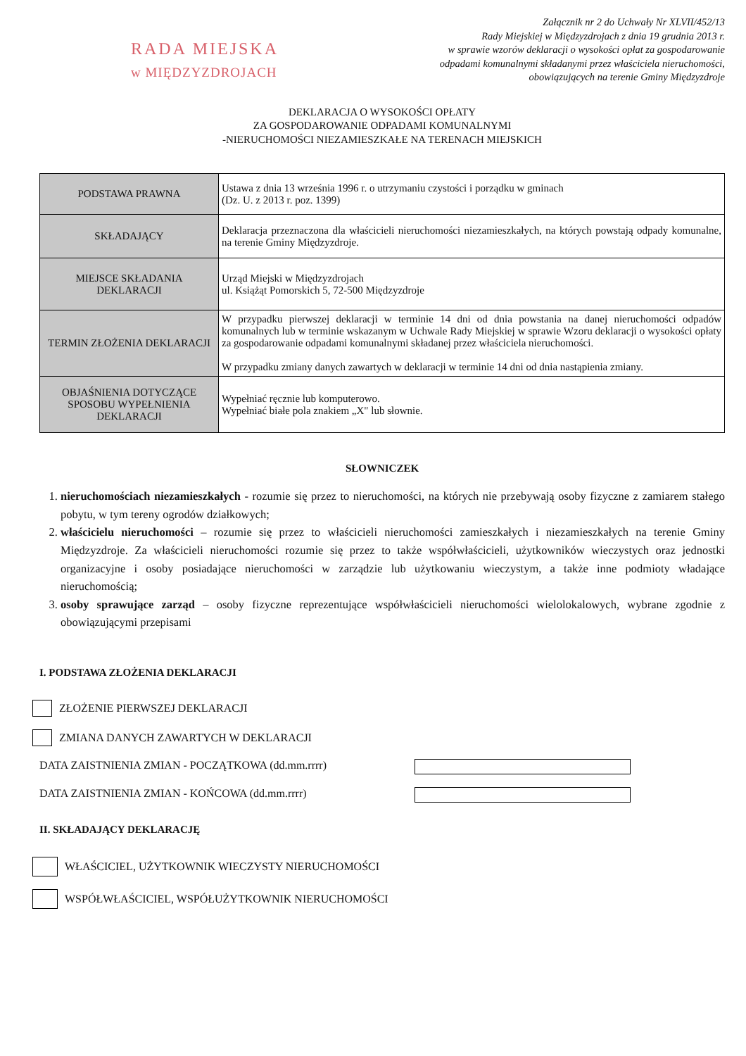RADA MIEJSKA
w MIĘDZYZDROJACH
Załącznik nr 2 do Uchwały Nr XLVII/452/13
Rady Miejskiej w Międzyzdrojach z dnia 19 grudnia 2013 r.
w sprawie wzorów deklaracji o wysokości opłat za gospodarowanie
odpadami komunalnymi składanymi przez właściciela nieruchomości,
obowiązujących na terenie Gminy Międzyzdroje
DEKLARACJA O WYSOKOŚCI OPŁATY
ZA GOSPODAROWANIE ODPADAMI KOMUNALNYMI
-NIERUCHOMOŚCI NIEZAMIESZKAŁE NA TERENACH MIEJSKICH
| PODSTAWA PRAWNA | Ustawa z dnia 13 września 1996 r. o utrzymaniu czystości i porządku w gminach (Dz. U. z 2013 r. poz. 1399) |
| SKŁADAJĄCY | Deklaracja przeznaczona dla właścicieli nieruchomości niezamieszkałych, na których powstają odpady komunalne, na terenie Gminy Międzyzdroje. |
| MIEJSCE SKŁADANIA DEKLARACJI | Urząd Miejski w Międzyzdrojach ul. Książąt Pomorskich 5, 72-500 Międzyzdroje |
| TERMIN ZŁOŻENIA DEKLARACJI | W przypadku pierwszej deklaracji w terminie 14 dni od dnia powstania na danej nieruchomości odpadów komunalnych lub w terminie wskazanym w Uchwale Rady Miejskiej w sprawie Wzoru deklaracji o wysokości opłaty za gospodarowanie odpadami komunalnymi składanej przez właściciela nieruchomości. W przypadku zmiany danych zawartych w deklaracji w terminie 14 dni od dnia nastąpienia zmiany. |
| OBJAŚNIENIA DOTYCZĄCE SPOSOBU WYPEŁNIENIA DEKLARACJI | Wypełniać ręcznie lub komputerowo. Wypełniać białe pola znakiem „X" lub słownie. |
SŁOWNICZEK
1. nieruchomościach niezamieszkałych - rozumie się przez to nieruchomości, na których nie przebywają osoby fizyczne z zamiarem stałego pobytu, w tym tereny ogrodów działkowych;
2. właścicielu nieruchomości – rozumie się przez to właścicieli nieruchomości zamieszkałych i niezamieszkałych na terenie Gminy Międzyzdroje. Za właścicieli nieruchomości rozumie się przez to także współwłaścicieli, użytkowników wieczystych oraz jednostki organizacyjne i osoby posiadające nieruchomości w zarządzie lub użytkowaniu wieczystym, a także inne podmioty władające nieruchomością;
3. osoby sprawujące zarząd – osoby fizyczne reprezentujące współwłaścicieli nieruchomości wielolokalowych, wybrane zgodnie z obowiązującymi przepisami
I. PODSTAWA ZŁOŻENIA DEKLARACJI
ZŁOŻENIE PIERWSZEJ DEKLARACJI
ZMIANA DANYCH ZAWARTYCH W DEKLARACJI
DATA ZAISTNIENIA ZMIAN - POCZĄTKOWA (dd.mm.rrrr)
DATA ZAISTNIENIA ZMIAN - KOŃCOWA (dd.mm.rrrr)
II. SKŁADAJĄCY DEKLARACJĘ
WŁAŚCICIEL, UŻYTKOWNIK WIECZYSTY NIERUCHOMOŚCI
WSPÓŁWŁAŚCICIEL, WSPÓŁUŻYTKOWNIK NIERUCHOMOŚCI